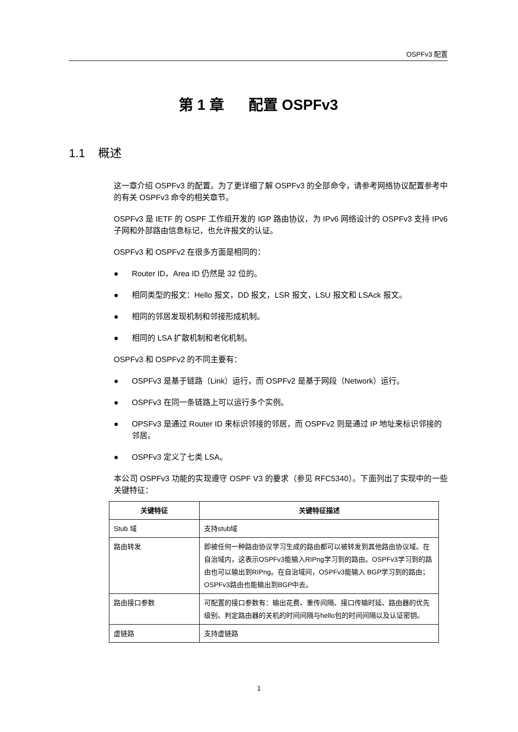OSPFv3 配置
第 1 章 配置 OSPFv3
1.1 概述
这一章介绍 OSPFv3 的配置。为了更详细了解 OSPFv3 的全部命令，请参考网络协议配置参考中的有关 OSPFv3 命令的相关章节。
OSPFv3 是 IETF 的 OSPF 工作组开发的 IGP 路由协议，为 IPv6 网络设计的 OSPFv3 支持 IPv6 子网和外部路由信息标记，也允许报文的认证。
OSPFv3 和 OSPFv2 在很多方面是相同的：
● Router ID，Area ID 仍然是 32 位的。
● 相同类型的报文：Hello 报文，DD 报文，LSR 报文，LSU 报文和 LSAck 报文。
● 相同的邻居发现机制和邻接形成机制。
● 相同的 LSA 扩散机制和老化机制。
OSPFv3 和 OSPFv2 的不同主要有：
● OSPFv3 是基于链路（Link）运行，而 OSPFv2 是基于网段（Network）运行。
● OSPFv3 在同一条链路上可以运行多个实例。
● OPSFv3 是通过 Router ID 来标识邻接的邻居，而 OSPFv2 则是通过 IP 地址来标识邻接的邻居。
● OSPFv3 定义了七类 LSA。
本公司 OSPFv3 功能的实现遵守 OSPF V3 的要求（参见 RFC5340）。下面列出了实现中的一些关键特征：
| 关键特征 | 关键特征描述 |
| --- | --- |
| Stub 域 | 支持stub域 |
| 路由转发 | 即被任何一种路由协议学习生成的路由都可以被转发到其他路由协议域。在自治域内，这表示OSPFv3能输入RIPng学习到的路由。OSPFv3学习到的路由也可以输出到RIPng。在自治域间，OSPFv3能输入 BGP学习到的路由； OSPFv3路由也能输出到BGP中去。 |
| 路由接口参数 | 可配置的接口参数有：输出花费、重传间隔、接口传输时延、路由器的优先级别、判定路由器的关机的时间间隔与hello包的时间间隔以及认证密钥。 |
| 虚链路 | 支持虚链路 |
1